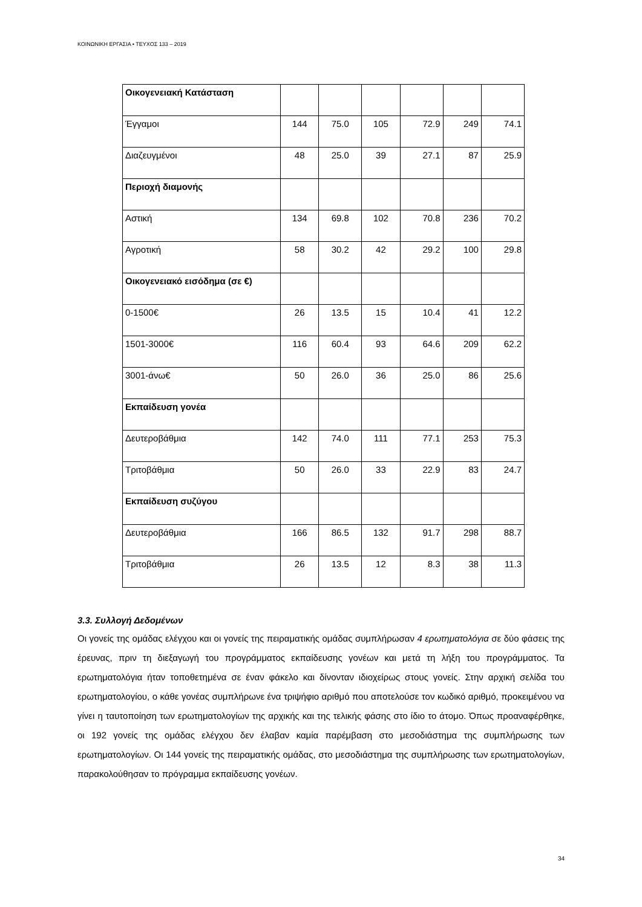ΚΟΙΝΩΝΙΚΗ ΕΡΓΑΣΙΑ • ΤΕΥΧΟΣ 133 – 2019
| Οικογενειακή Κατάσταση | | | | | | |
| Έγγαμοι | 144 | 75.0 | 105 | 72.9 | 249 | 74.1 |
| Διαζευγμένοι | 48 | 25.0 | 39 | 27.1 | 87 | 25.9 |
| Περιοχή διαμονής | | | | | | |
| Αστική | 134 | 69.8 | 102 | 70.8 | 236 | 70.2 |
| Αγροτική | 58 | 30.2 | 42 | 29.2 | 100 | 29.8 |
| Οικογενειακό εισόδημα (σε €) | | | | | | |
| 0-1500€ | 26 | 13.5 | 15 | 10.4 | 41 | 12.2 |
| 1501-3000€ | 116 | 60.4 | 93 | 64.6 | 209 | 62.2 |
| 3001-άνω€ | 50 | 26.0 | 36 | 25.0 | 86 | 25.6 |
| Εκπαίδευση γονέα | | | | | | |
| Δευτεροβάθμια | 142 | 74.0 | 111 | 77.1 | 253 | 75.3 |
| Τριτοβάθμια | 50 | 26.0 | 33 | 22.9 | 83 | 24.7 |
| Εκπαίδευση συζύγου | | | | | | |
| Δευτεροβάθμια | 166 | 86.5 | 132 | 91.7 | 298 | 88.7 |
| Τριτοβάθμια | 26 | 13.5 | 12 | 8.3 | 38 | 11.3 |
3.3. Συλλογή Δεδομένων
Οι γονείς της ομάδας ελέγχου και οι γονείς της πειραματικής ομάδας συμπλήρωσαν 4 ερωτηματολόγια σε δύο φάσεις της έρευνας, πριν τη διεξαγωγή του προγράμματος εκπαίδευσης γονέων και μετά τη λήξη του προγράμματος. Τα ερωτηματολόγια ήταν τοποθετημένα σε έναν φάκελο και δίνονταν ιδιοχείρως στους γονείς. Στην αρχική σελίδα του ερωτηματολογίου, ο κάθε γονέας συμπλήρωνε ένα τριψήφιο αριθμό που αποτελούσε τον κωδικό αριθμό, προκειμένου να γίνει η ταυτοποίηση των ερωτηματολογίων της αρχικής και της τελικής φάσης στο ίδιο το άτομο. Όπως προαναφέρθηκε, οι 192 γονείς της ομάδας ελέγχου δεν έλαβαν καμία παρέμβαση στο μεσοδιάστημα της συμπλήρωσης των ερωτηματολογίων. Οι 144 γονείς της πειραματικής ομάδας, στο μεσοδιάστημα της συμπλήρωσης των ερωτηματολογίων, παρακολούθησαν το πρόγραμμα εκπαίδευσης γονέων.
34